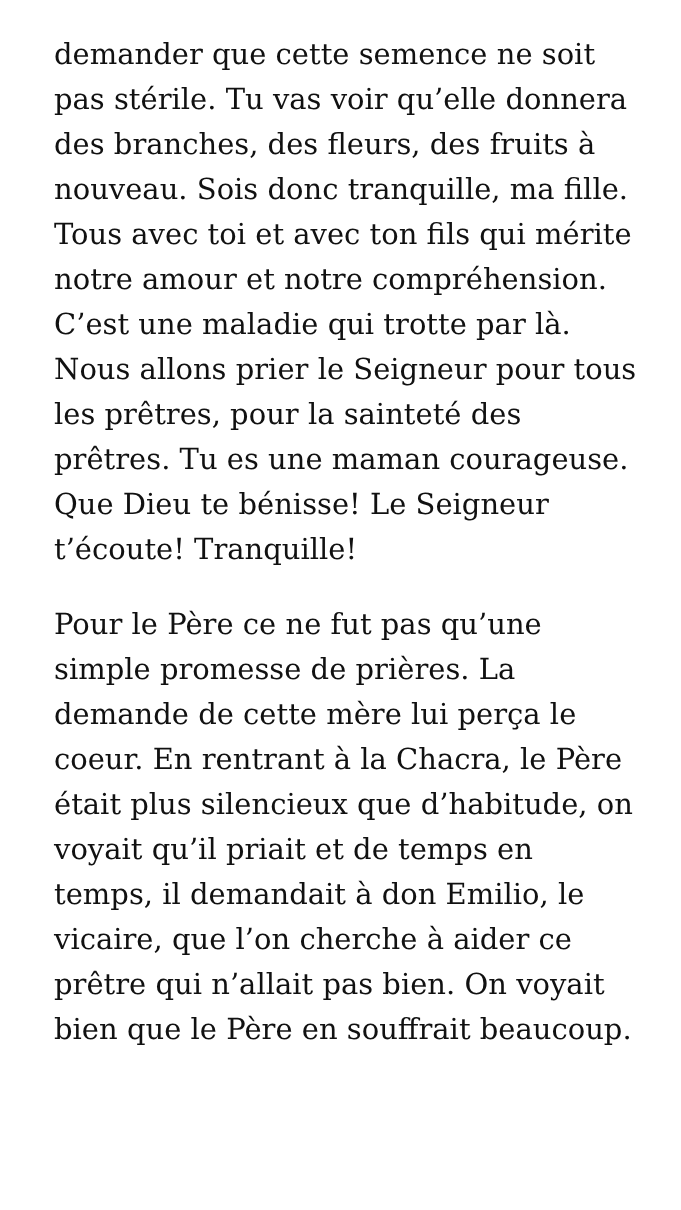demander que cette semence ne soit pas stérile. Tu vas voir qu’elle donnera des branches, des fleurs, des fruits à nouveau. Sois donc tranquille, ma fille. Tous avec toi et avec ton fils qui mérite notre amour et notre compréhension. C’est une maladie qui trotte par là. Nous allons prier le Seigneur pour tous les prêtres, pour la sainteté des prêtres. Tu es une maman courageuse. Que Dieu te bénisse! Le Seigneur t’écoute! Tranquille!
Pour le Père ce ne fut pas qu’une simple promesse de prières. La demande de cette mère lui perça le coeur. En rentrant à la Chacra, le Père était plus silencieux que d’habitude, on voyait qu’il priait et de temps en temps, il demandait à don Emilio, le vicaire, que l’on cherche à aider ce prêtre qui n’allait pas bien. On voyait bien que le Père en souffrait beaucoup.